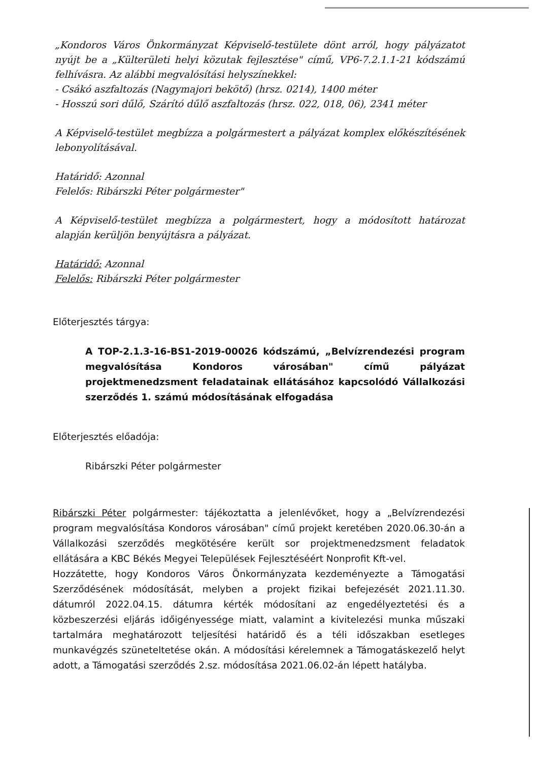„Kondoros Város Önkormányzat Képviselő-testülete dönt arról, hogy pályázatot nyújt be a „Külterületi helyi közutak fejlesztése" című, VP6-7.2.1.1-21 kódszámú felhívásra. Az alábbi megvalósítási helyszínekkel:
- Csákó aszfaltozás (Nagymajori bekötő) (hrsz. 0214), 1400 méter
- Hosszú sori dűlő, Szárító dűlő aszfaltozás (hrsz. 022, 018, 06), 2341 méter
A Képviselő-testület megbízza a polgármestert a pályázat komplex előkészítésének lebonyolításával.
Határidő: Azonnal
Felelős: Ribárszki Péter polgármester"
A Képviselő-testület megbízza a polgármestert, hogy a módosított határozat alapján kerüljön benyújtásra a pályázat.
Határidő: Azonnal
Felelős: Ribárszki Péter polgármester
Előterjesztés tárgya:
A TOP-2.1.3-16-BS1-2019-00026 kódszámú, „Belvízrendezési program megvalósítása Kondoros városában" című pályázat projektmenedzsment feladatainak ellátásához kapcsolódó Vállalkozási szerződés 1. számú módosításának elfogadása
Előterjesztés előadója:
Ribárszki Péter polgármester
Ribárszki Péter polgármester: tájékoztatta a jelenlévőket, hogy a „Belvízrendezési program megvalósítása Kondoros városában" című projekt keretében 2020.06.30-án a Vállalkozási szerződés megkötésére került sor projektmenedzsment feladatok ellátására a KBC Békés Megyei Települések Fejlesztéséért Nonprofit Kft-vel.
Hozzátette, hogy Kondoros Város Önkormányzata kezdeményezte a Támogatási Szerződésének módosítását, melyben a projekt fizikai befejezését 2021.11.30. dátumról 2022.04.15. dátumra kérték módosítani az engedélyeztetési és a közbeszerzési eljárás időigényessége miatt, valamint a kivitelezési munka műszaki tartalmára meghatározott teljesítési határidő és a téli időszakban esetleges munkavégzés szüneteltetése okán. A módosítási kérelemnek a Támogatáskezelő helyt adott, a Támogatási szerződés 2.sz. módosítása 2021.06.02-án lépett hatályba.